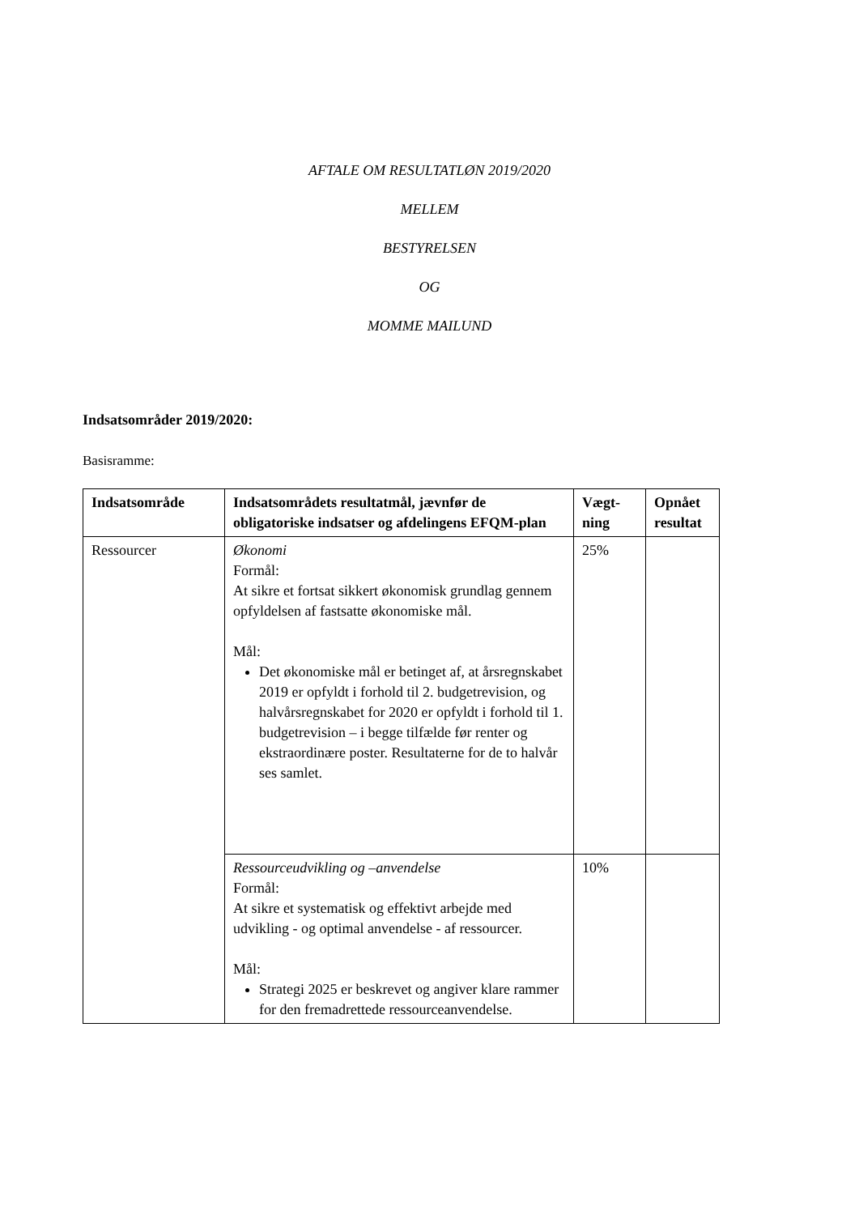AFTALE OM RESULTATLØN 2019/2020
MELLEM
BESTYRELSEN
OG
MOMME MAILUND
Indsatsområder 2019/2020:
Basisramme:
| Indsatsområde | Indsatsområdets resultatmål, jævnfør de obligatoriske indsatser og afdelingens EFQM-plan | Vægt-ning | Opnået resultat |
| --- | --- | --- | --- |
| Ressourcer | Økonomi Formål: At sikre et fortsat sikkert økonomisk grundlag gennem opfyldelsen af fastsatte økonomiske mål. Mål: Det økonomiske mål er betinget af, at årsregnskabet 2019 er opfyldt i forhold til 2. budgetrevision, og halvårsregnskabet for 2020 er opfyldt i forhold til 1. budgetrevision – i begge tilfælde før renter og ekstraordinære poster. Resultaterne for de to halvår ses samlet. | 25% | |
| | Ressourceudvikling og –anvendelse Formål: At sikre et systematisk og effektivt arbejde med udvikling - og optimal anvendelse - af ressourcer. Mål: Strategi 2025 er beskrevet og angiver klare rammer for den fremadrettede ressourceanvendelse. | 10% | |